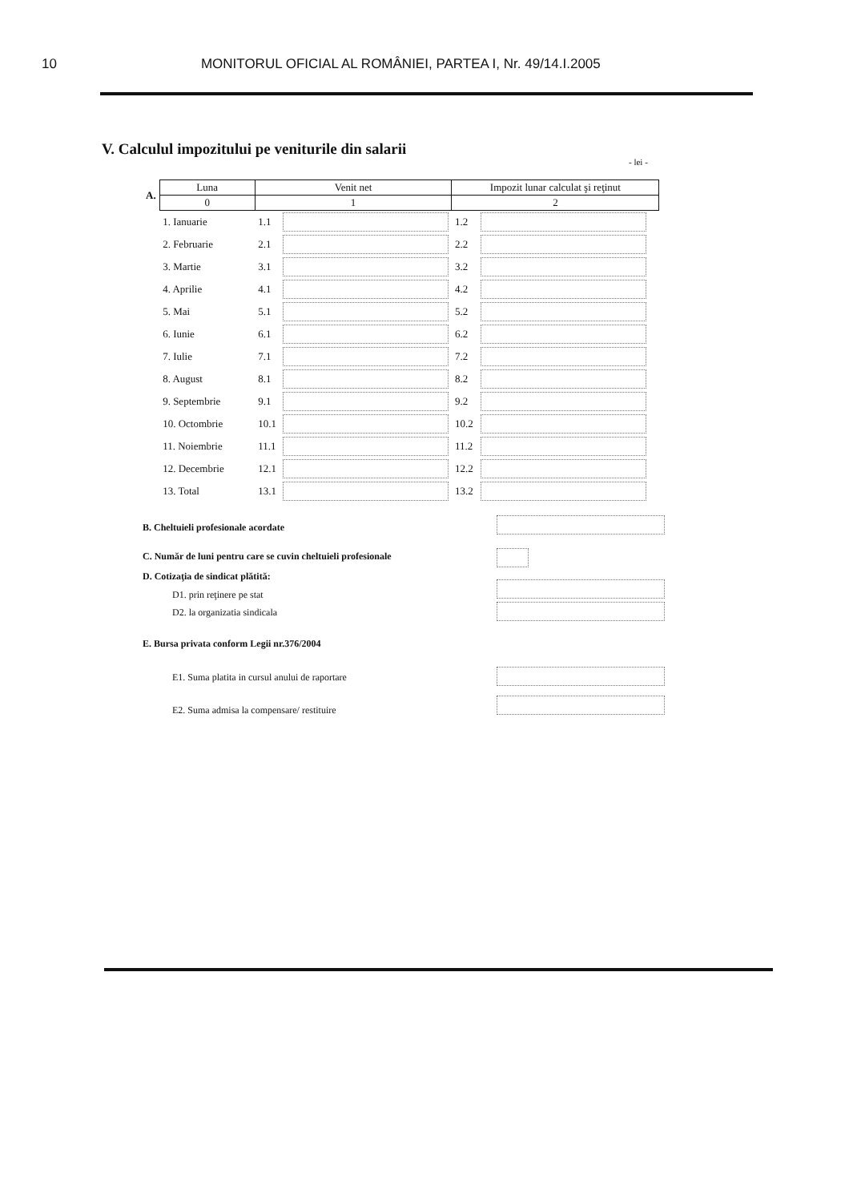10 MONITORUL OFICIAL AL ROMÂNIEI, PARTEA I, Nr. 49/14.I.2005
V. Calculul impozitului pe veniturile din salarii
- lei -
| A. | Luna | Venit net | | Impozit lunar calculat şi reţinut | |
| | 0 | 1 | | 2 | |
| | 1. Ianuarie | 1.1 | | 1.2 | |
| | 2. Februarie | 2.1 | | 2.2 | |
| | 3. Martie | 3.1 | | 3.2 | |
| | 4. Aprilie | 4.1 | | 4.2 | |
| | 5. Mai | 5.1 | | 5.2 | |
| | 6. Iunie | 6.1 | | 6.2 | |
| | 7. Iulie | 7.1 | | 7.2 | |
| | 8. August | 8.1 | | 8.2 | |
| | 9. Septembrie | 9.1 | | 9.2 | |
| | 10. Octombrie | 10.1 | | 10.2 | |
| | 11. Noiembrie | 11.1 | | 11.2 | |
| | 12. Decembrie | 12.1 | | 12.2 | |
| | 13. Total | 13.1 | | 13.2 | |
B. Cheltuieli profesionale acordate
C. Număr de luni pentru care se cuvin cheltuieli profesionale
D. Cotizaţia de sindicat plătită:
D1. prin reţinere pe stat
D2. la organizatia sindicala
E. Bursa privata conform Legii nr.376/2004
E1. Suma platita in cursul anului de raportare
E2. Suma admisa la compensare/ restituire